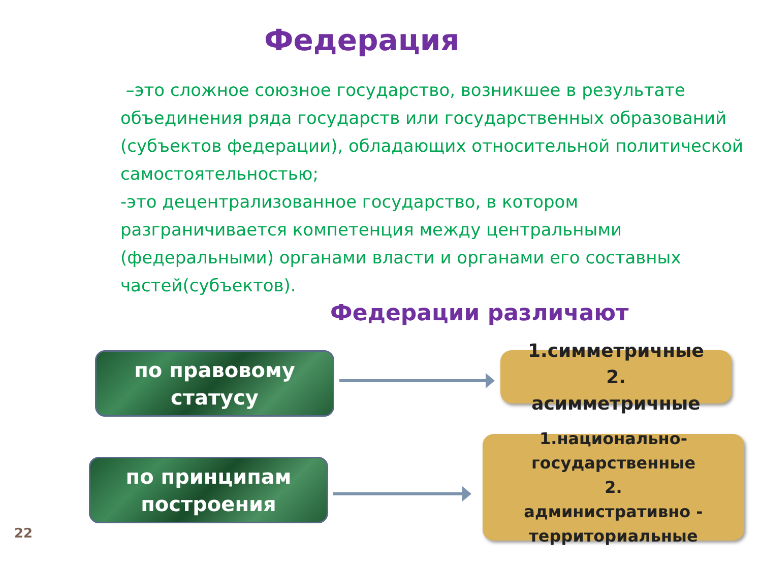Федерация
–это сложное союзное государство, возникшее в результате объединения ряда государств или государственных образований (субъектов федерации), обладающих относительной политической самостоятельностью;
-это децентрализованное государство, в котором разграничивается компетенция между центральными (федеральными) органами власти и органами его составных частей(субъектов).
Федерации различают
по правовому
статусу
1.симметричные
2.
асимметричные
по принципам
построения
1.национально-
государственные
2.
административно -
территориальные
22